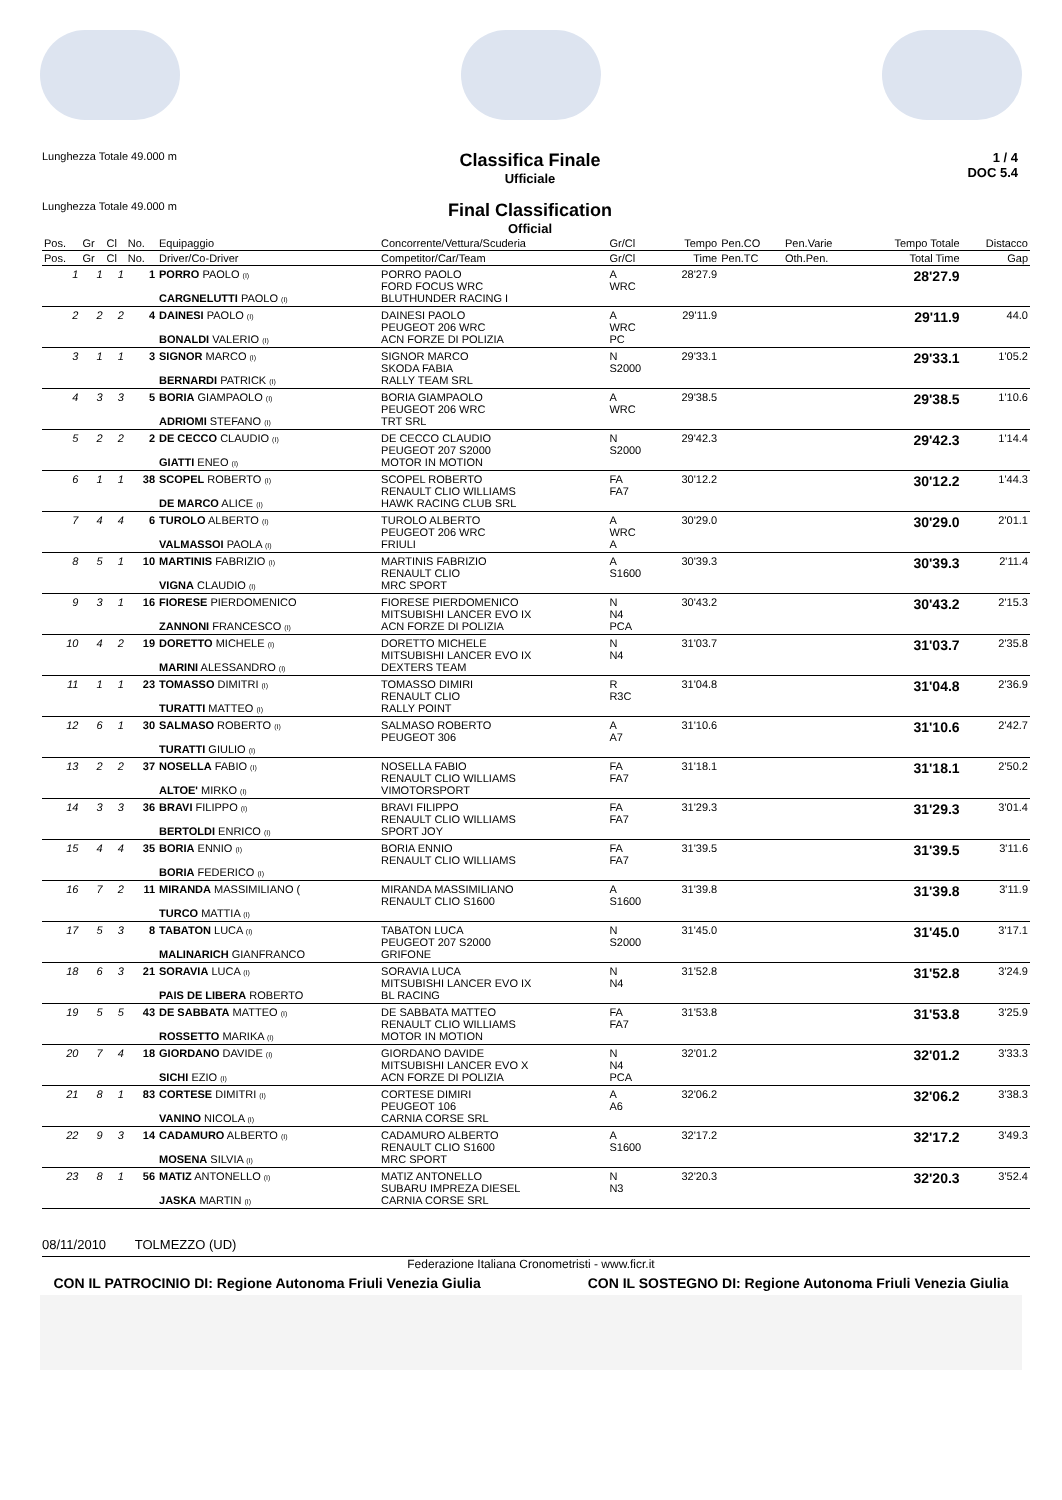Lunghezza Totale 49.000 m
Classifica Finale
Ufficiale
1 / 4
DOC 5.4
Lunghezza Totale 49.000 m
Final Classification
Official
| Pos. | Gr | Cl | No. | Equipaggio | Concorrente/Vettura/Scuderia | Gr/Cl | Tempo | Pen.CO | Pen.Varie | Tempo Totale | Distacco |
| --- | --- | --- | --- | --- | --- | --- | --- | --- | --- | --- | --- |
| Pos. | Gr | Cl | No. | Driver/Co-Driver | Competitor/Car/Team | Gr/Cl | Time | Pen.TC | Oth.Pen. | Total Time | Gap |
| 1 | 1 | 1 | 1 | PORRO PAOLO (I) CARGNELUTTI PAOLO (I) | PORRO PAOLO FORD FOCUS WRC BLUTHUNDER RACING I | A WRC | 28'27.9 | | | 28'27.9 | |
| 2 | 2 | 2 | 4 | DAINESI PAOLO (I) BONALDI VALERIO (I) | DAINESI PAOLO PEUGEOT 206 WRC ACN FORZE DI POLIZIA | A WRC PC | 29'11.9 | | | 29'11.9 | 44.0 |
| 3 | 1 | 1 | 3 | SIGNOR MARCO (I) BERNARDI PATRICK (I) | SIGNOR MARCO SKODA FABIA RALLY TEAM SRL | N S2000 | 29'33.1 | | | 29'33.1 | 1'05.2 |
| 4 | 3 | 3 | 5 | BORIA GIAMPAOLO (I) ADRIOMI STEFANO (I) | BORIA GIAMPAOLO PEUGEOT 206 WRC TRT SRL | A WRC | 29'38.5 | | | 29'38.5 | 1'10.6 |
| 5 | 2 | 2 | 2 | DE CECCO CLAUDIO (I) GIATTI ENEO (I) | DE CECCO CLAUDIO PEUGEOT 207 S2000 MOTOR IN MOTION | N S2000 | 29'42.3 | | | 29'42.3 | 1'14.4 |
| 6 | 1 | 1 | 38 | SCOPEL ROBERTO (I) DE MARCO ALICE (I) | SCOPEL ROBERTO RENAULT CLIO WILLIAMS HAWK RACING CLUB SRL | FA FA7 | 30'12.2 | | | 30'12.2 | 1'44.3 |
| 7 | 4 | 4 | 6 | TUROLO ALBERTO (I) VALMASSOI PAOLA (I) | TUROLO ALBERTO PEUGEOT 206 WRC FRIULI | A WRC A | 30'29.0 | | | 30'29.0 | 2'01.1 |
| 8 | 5 | 1 | 10 | MARTINIS FABRIZIO (I) VIGNA CLAUDIO (I) | MARTINIS FABRIZIO RENAULT CLIO MRC SPORT | A S1600 | 30'39.3 | | | 30'39.3 | 2'11.4 |
| 9 | 3 | 1 | 16 | FIORESE PIERDOMENICO ZANNONI FRANCESCO (I) | FIORESE PIERDOMENICO MITSUBISHI LANCER EVO IX ACN FORZE DI POLIZIA | N N4 PCA | 30'43.2 | | | 30'43.2 | 2'15.3 |
| 10 | 4 | 2 | 19 | DORETTO MICHELE (I) MARINI ALESSANDRO (I) | DORETTO MICHELE MITSUBISHI LANCER EVO IX DEXTERS TEAM | N N4 | 31'03.7 | | | 31'03.7 | 2'35.8 |
| 11 | 1 | 1 | 23 | TOMASSO DIMITRI (I) TURATTI MATTEO (I) | TOMASSO DIMIRI RENAULT CLIO RALLY POINT | R R3C | 31'04.8 | | | 31'04.8 | 2'36.9 |
| 12 | 6 | 1 | 30 | SALMASO ROBERTO (I) TURATTI GIULIO (I) | SALMASO ROBERTO PEUGEOT 306 | A A7 | 31'10.6 | | | 31'10.6 | 2'42.7 |
| 13 | 2 | 2 | 37 | NOSELLA FABIO (I) ALTOE' MIRKO (I) | NOSELLA FABIO RENAULT CLIO WILLIAMS VIMOTORSPORT | FA FA7 | 31'18.1 | | | 31'18.1 | 2'50.2 |
| 14 | 3 | 3 | 36 | BRAVI FILIPPO (I) BERTOLDI ENRICO (I) | BRAVI FILIPPO RENAULT CLIO WILLIAMS SPORT JOY | FA FA7 | 31'29.3 | | | 31'29.3 | 3'01.4 |
| 15 | 4 | 4 | 35 | BORIA ENNIO (I) BORIA FEDERICO (I) | BORIA ENNIO RENAULT CLIO WILLIAMS | FA FA7 | 31'39.5 | | | 31'39.5 | 3'11.6 |
| 16 | 7 | 2 | 11 | MIRANDA MASSIMILIANO ( TURCO MATTIA (I) | MIRANDA MASSIMILIANO RENAULT CLIO S1600 | A S1600 | 31'39.8 | | | 31'39.8 | 3'11.9 |
| 17 | 5 | 3 | 8 | TABATON LUCA (I) MALINARICH GIANFRANCO | TABATON LUCA PEUGEOT 207 S2000 GRIFONE | N S2000 | 31'45.0 | | | 31'45.0 | 3'17.1 |
| 18 | 6 | 3 | 21 | SORAVIA LUCA (I) PAIS DE LIBERA ROBERTO | SORAVIA LUCA MITSUBISHI LANCER EVO IX BL RACING | N N4 | 31'52.8 | | | 31'52.8 | 3'24.9 |
| 19 | 5 | 5 | 43 | DE SABBATA MATTEO (I) ROSSETTO MARIKA (I) | DE SABBATA MATTEO RENAULT CLIO WILLIAMS MOTOR IN MOTION | FA FA7 | 31'53.8 | | | 31'53.8 | 3'25.9 |
| 20 | 7 | 4 | 18 | GIORDANO DAVIDE (I) SICHI EZIO (I) | GIORDANO DAVIDE MITSUBISHI LANCER EVO X ACN FORZE DI POLIZIA | N N4 PCA | 32'01.2 | | | 32'01.2 | 3'33.3 |
| 21 | 8 | 1 | 83 | CORTESE DIMITRI (I) VANINO NICOLA (I) | CORTESE DIMIRI PEUGEOT 106 CARNIA CORSE SRL | A A6 | 32'06.2 | | | 32'06.2 | 3'38.3 |
| 22 | 9 | 3 | 14 | CADAMURO ALBERTO (I) MOSENA SILVIA (I) | CADAMURO ALBERTO RENAULT CLIO S1600 MRC SPORT | A S1600 | 32'17.2 | | | 32'17.2 | 3'49.3 |
| 23 | 8 | 1 | 56 | MATIZ ANTONELLO (I) JASKA MARTIN (I) | MATIZ ANTONELLO SUBARU IMPREZA DIESEL CARNIA CORSE SRL | N N3 | 32'20.3 | | | 32'20.3 | 3'52.4 |
08/11/2010 TOLMEZZO (UD)
Federazione Italiana Cronometristi - www.ficr.it
CON IL PATROCINIO DI: Regione Autonoma Friuli Venezia Giulia CON IL SOSTEGNO DI: Regione Autonoma Friuli Venezia Giulia